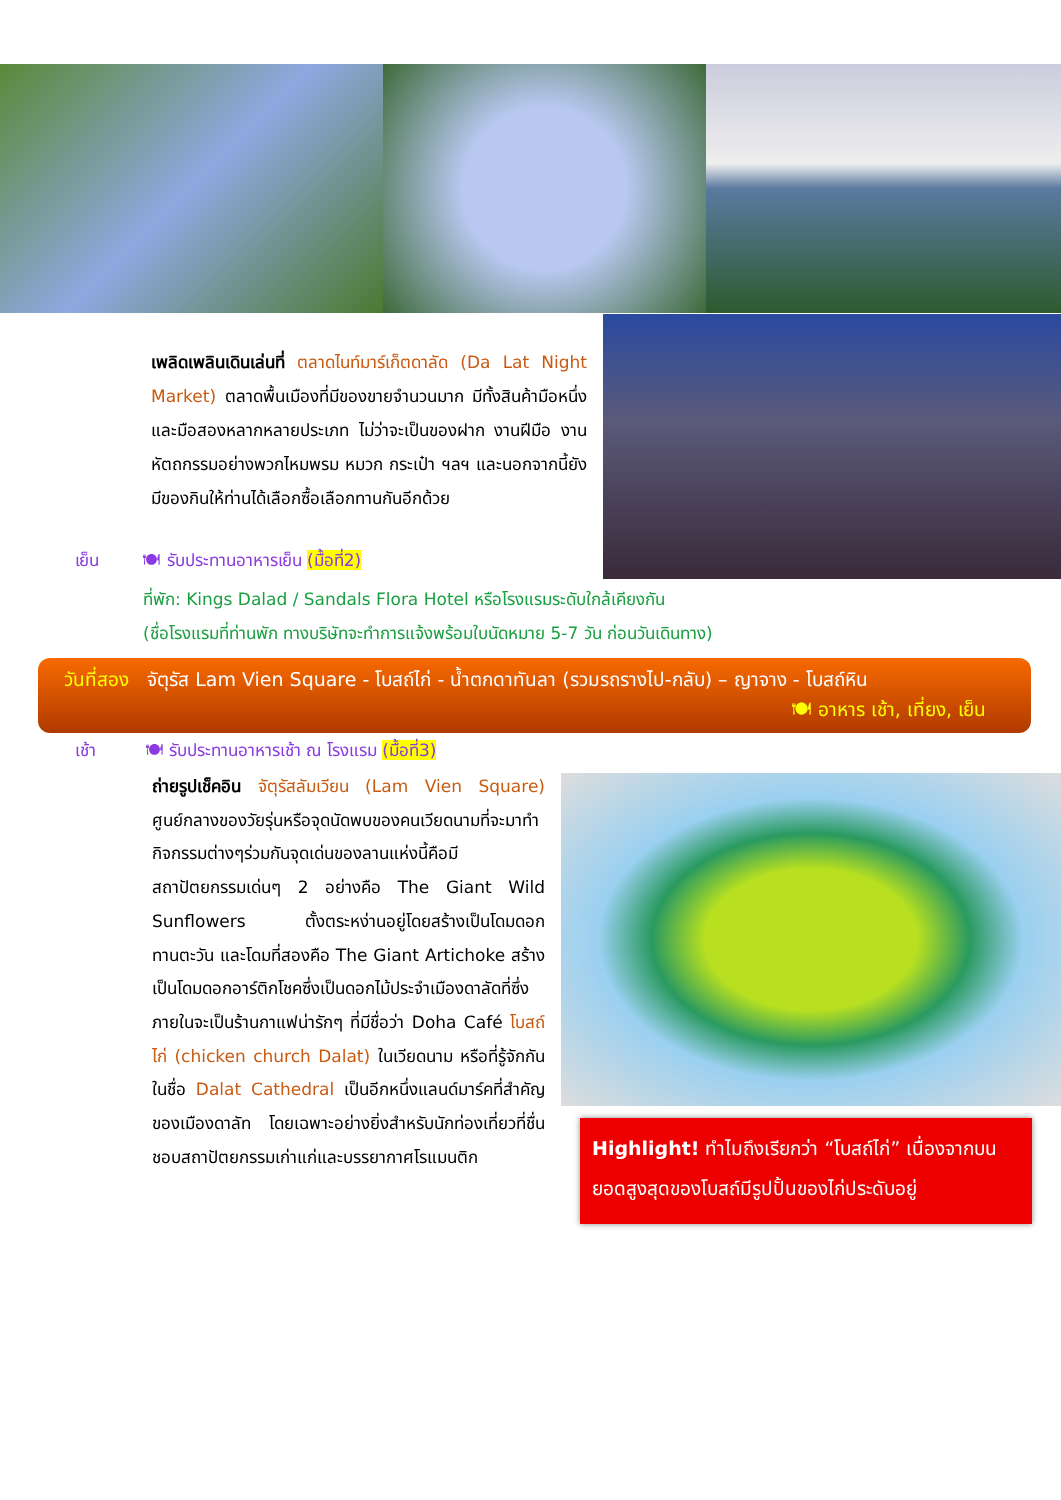เพลิดเพลินเดินเล่นที่ ตลาดไนท์มาร์เก็ตดาลัด (Da Lat Night Market) ตลาดพื้นเมืองที่มีของขายจำนวนมาก มีทั้งสินค้ามือหนึ่ง และมือสองหลากหลายประเภท ไม่ว่าจะเป็นของฝาก งานฝีมือ งานหัตถกรรมอย่างพวกไหมพรม หมวก กระเป๋า ฯลฯ และนอกจากนี้ยังมีของกินให้ท่านได้เลือกซื้อเลือกทานกันอีกด้วย
เย็น 🍽 รับประทานอาหารเย็น (มื้อที่2)
ที่พัก: Kings Dalad / Sandals Flora Hotel หรือโรงแรมระดับใกล้เคียงกัน
(ชื่อโรงแรมที่ท่านพัก ทางบริษัทจะทำการแจ้งพร้อมใบนัดหมาย 5-7 วัน ก่อนวันเดินทาง)
วันที่สอง จัตุรัส Lam Vien Square - โบสถ์ไก่ - น้ำตกดาทันลา (รวมรถรางไป-กลับ) – ญาจาง - โบสถ์หิน
🍽 อาหาร เช้า, เที่ยง, เย็น
เช้า 🍽 รับประทานอาหารเช้า ณ โรงแรม (มื้อที่3)
ถ่ายรูปเช็คอิน จัตุรัสลัมเวียน (Lam Vien Square) ศูนย์กลางของวัยรุ่นหรือจุดนัดพบของคนเวียดนามที่จะมาทำกิจกรรมต่างๆร่วมกันจุดเด่นของลานแห่งนี้คือมีสถาปัตยกรรมเด่นๆ 2 อย่างคือ The Giant Wild Sunflowers ตั้งตระหง่านอยู่โดยสร้างเป็นโดมดอกทานตะวัน และโดมที่สองคือ The Giant Artichoke สร้างเป็นโดมดอกอาร์ติกโชคซึ่งเป็นดอกไม้ประจำเมืองดาลัดที่ซึ่งภายในจะเป็นร้านกาแฟน่ารักๆ ที่มีชื่อว่า Doha Café โบสถ์ไก่ (chicken church Dalat) ในเวียดนาม หรือที่รู้จักกันในชื่อ Dalat Cathedral เป็นอีกหนึ่งแลนด์มาร์คที่สำคัญของเมืองดาลัท โดยเฉพาะอย่างยิ่งสำหรับนักท่องเที่ยวที่ชื่นชอบสถาปัตยกรรมเก่าแก่และบรรยากาศโรแมนติก
Highlight! ทำไมถึงเรียกว่า “โบสถ์ไก่” เนื่องจากบนยอดสูงสุดของโบสถ์มีรูปปั้นของไก่ประดับอยู่